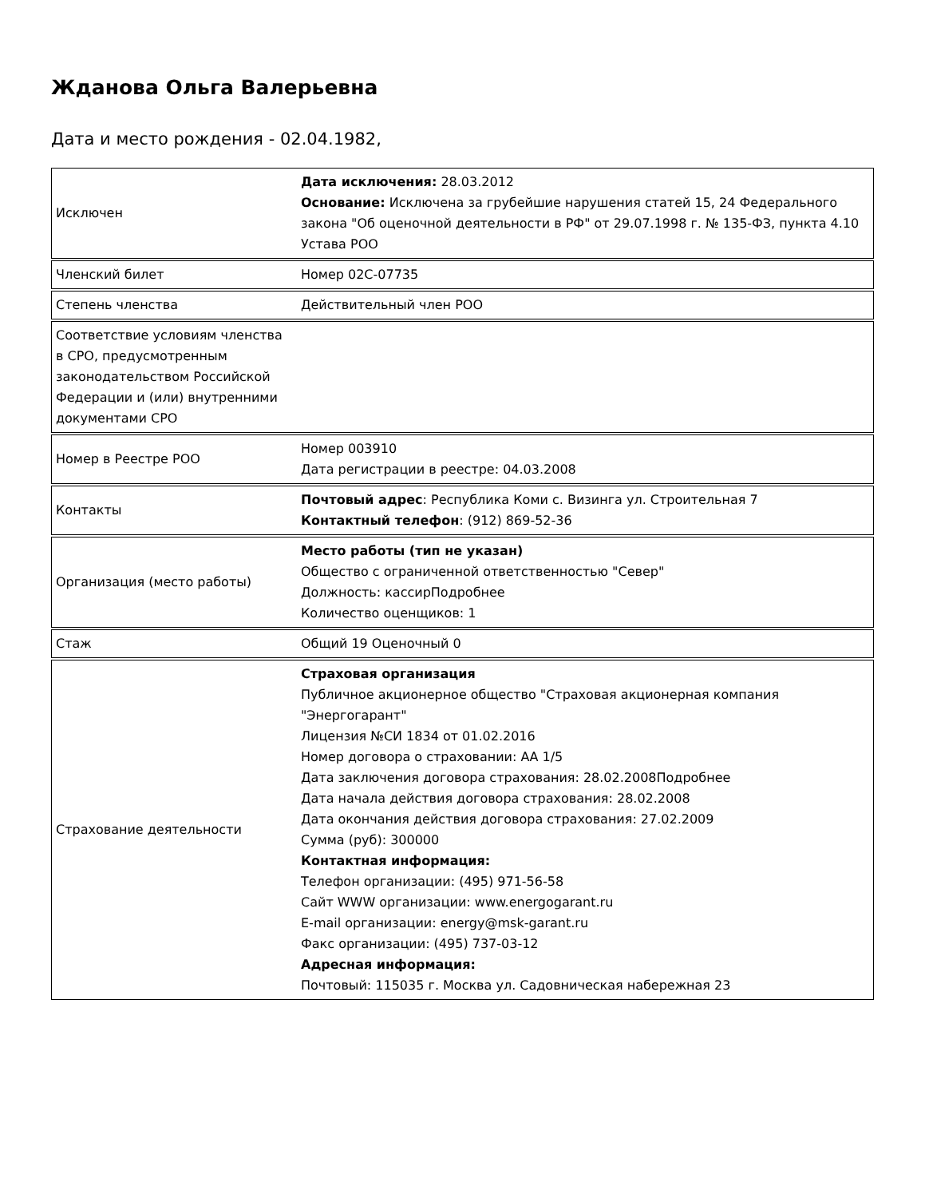Жданова Ольга Валерьевна
Дата и место рождения - 02.04.1982,
| Исключен | Дата исключения: 28.03.2012 Основание: Исключена за грубейшие нарушения статей 15, 24 Федерального закона "Об оценочной деятельности в РФ" от 29.07.1998 г. № 135-ФЗ, пункта 4.10 Устава РОО |
| Членский билет | Номер 02С-07735 |
| Степень членства | Действительный член РОО |
| Соответствие условиям членства в СРО, предусмотренным законодательством Российской Федерации и (или) внутренними документами СРО | |
| Номер в Реестре РОО | Номер 003910 Дата регистрации в реестре: 04.03.2008 |
| Контакты | Почтовый адрес : Республика Коми с. Визинга ул. Строительная 7 Контактный телефон : (912) 869-52-36 |
| Организация (место работы) | Место работы (тип не указан) Общество с ограниченной ответственностью "Север" Должность: кассирПодробнее Количество оценщиков: 1 |
| Стаж | Общий 19 Оценочный 0 |
| Страхование деятельности | Страховая организация Публичное акционерное общество "Страховая акционерная компания "Энергогарант" Лицензия №СИ 1834 от 01.02.2016 Номер договора о страховании: АА 1/5 Дата заключения договора страхования: 28.02.2008Подробнее Дата начала действия договора страхования: 28.02.2008 Дата окончания действия договора страхования: 27.02.2009 Сумма (руб): 300000 Контактная информация: Телефон организации: (495) 971-56-58 Сайт WWW организации: www.energogarant.ru E-mail организации: energy@msk-garant.ru Факс организации: (495) 737-03-12 Адресная информация: Почтовый: 115035 г. Москва ул. Садовническая набережная 23 |